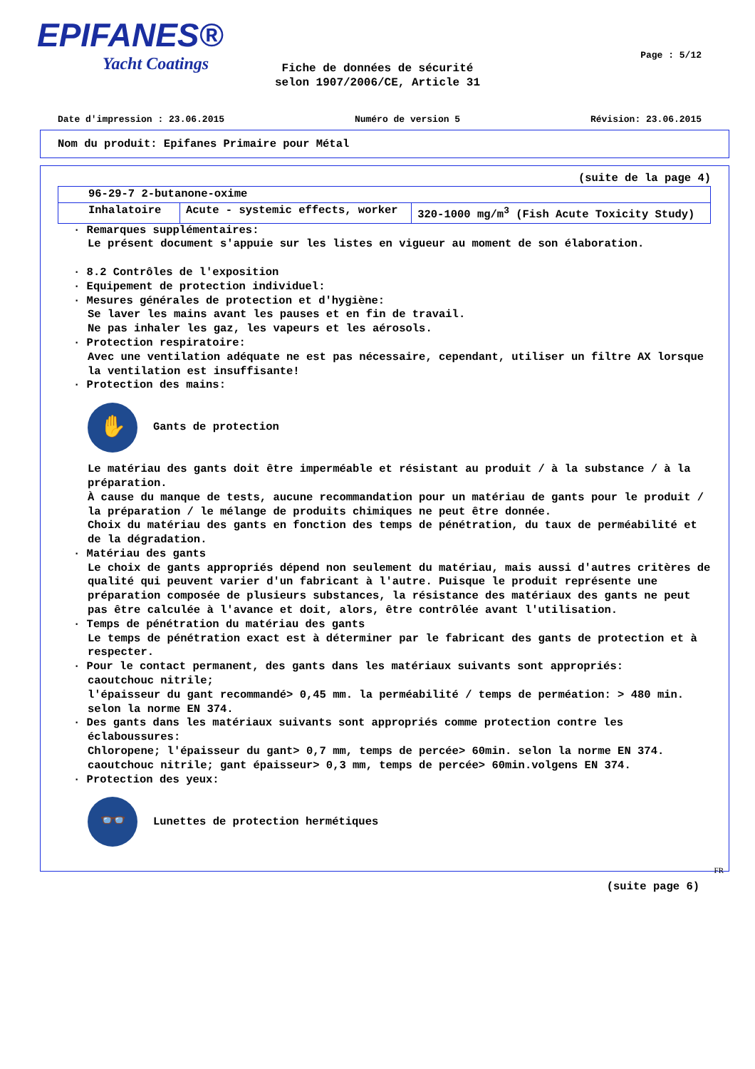EPIFANES®
Yacht Coatings
Page : 5/12
Fiche de données de sécurité
selon 1907/2006/CE, Article 31
Date d'impression : 23.06.2015 Numéro de version 5 Révision: 23.06.2015
Nom du produit: Epifanes Primaire pour Métal
(suite de la page 4)
| 96-29-7 2-butanone-oxime | | |
| Inhalatoire | Acute - systemic effects, worker | 320-1000 mg/m<sup>3</sup> (Fish Acute Toxicity Study) |
· Remarques supplémentaires:
Le présent document s'appuie sur les listes en vigueur au moment de son élaboration.
· 8.2 Contrôles de l'exposition
· Equipement de protection individuel:
· Mesures générales de protection et d'hygiène:
Se laver les mains avant les pauses et en fin de travail.
Ne pas inhaler les gaz, les vapeurs et les aérosols.
· Protection respiratoire:
Avec une ventilation adéquate ne est pas nécessaire, cependant, utiliser un filtre AX lorsque la ventilation est insuffisante!
· Protection des mains:
✋
Gants de protection
Le matériau des gants doit être imperméable et résistant au produit / à la substance / à la préparation.
À cause du manque de tests, aucune recommandation pour un matériau de gants pour le produit / la préparation / le mélange de produits chimiques ne peut être donnée.
Choix du matériau des gants en fonction des temps de pénétration, du taux de perméabilité et de la dégradation.
· Matériau des gants
Le choix de gants appropriés dépend non seulement du matériau, mais aussi d'autres critères de qualité qui peuvent varier d'un fabricant à l'autre. Puisque le produit représente une préparation composée de plusieurs substances, la résistance des matériaux des gants ne peut pas être calculée à l'avance et doit, alors, être contrôlée avant l'utilisation.
· Temps de pénétration du matériau des gants
Le temps de pénétration exact est à déterminer par le fabricant des gants de protection et à respecter.
· Pour le contact permanent, des gants dans les matériaux suivants sont appropriés:
caoutchouc nitrile;
l'épaisseur du gant recommandé> 0,45 mm. la perméabilité / temps de perméation: > 480 min. selon la norme EN 374.
· Des gants dans les matériaux suivants sont appropriés comme protection contre les éclaboussures:
Chloropene; l'épaisseur du gant> 0,7 mm, temps de percée> 60min. selon la norme EN 374.
caoutchouc nitrile; gant épaisseur> 0,3 mm, temps de percée> 60min.volgens EN 374.
· Protection des yeux:
👓
Lunettes de protection hermétiques
FR
(suite page 6)